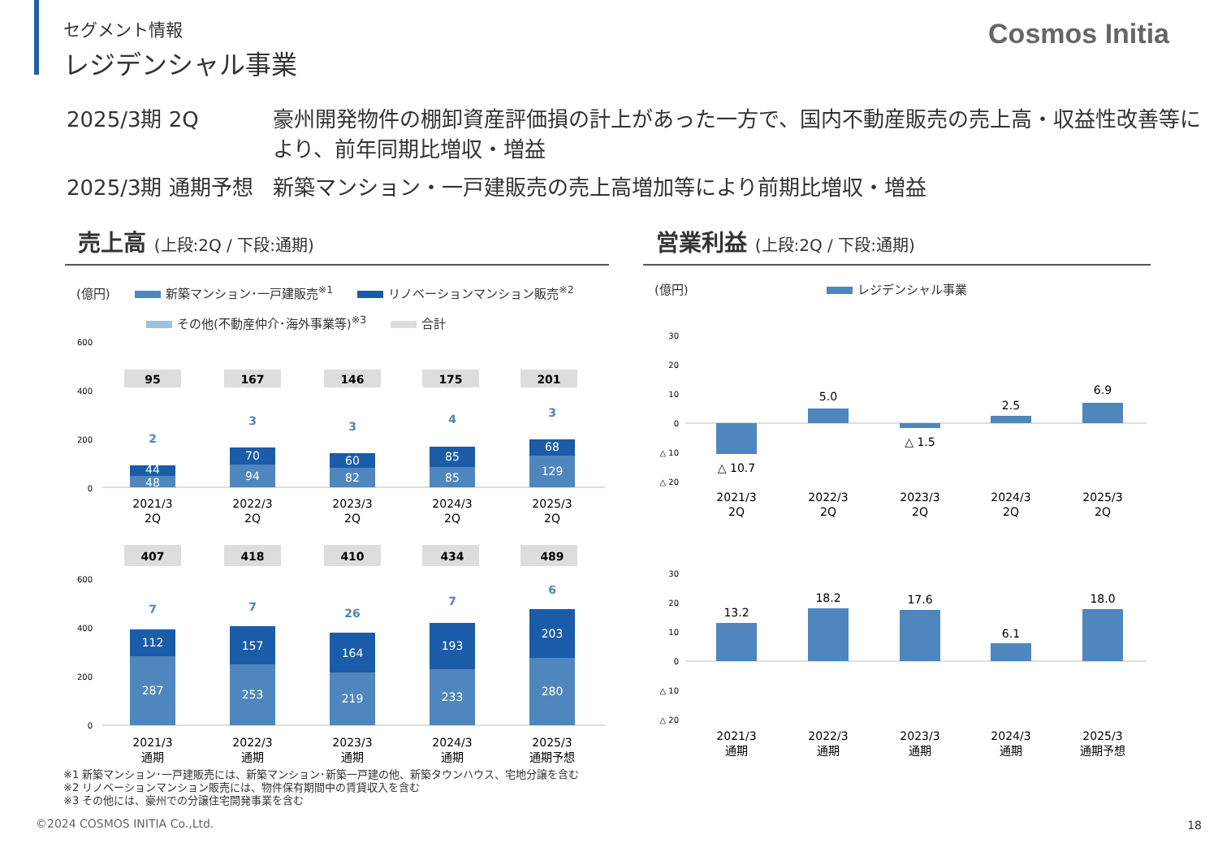Cosmos Initia
セグメント情報
レジデンシャル事業
2025/3期 2Q 豪州開発物件の棚卸資産評価損の計上があった一方で、国内不動産販売の売上高・収益性改善等により、前年同期比増収・増益
2025/3期 通期予想 新築マンション・一戸建販売の売上高増加等により前期比増収・増益
売上高 (上段:2Q / 下段:通期)
(億円) 新築マンション･一戸建販売<sup>※1</sup> リノベーションマンション販売<sup>※2</sup>
その他(不動産仲介･海外事業等)<sup>※3</sup> 合計
600
400
200
0
95
167
146
175
201
2
3
3
4
3
44
48
70
94
60
82
85
85
68
129
2021/3
2Q
2022/3
2Q
2023/3
2Q
2024/3
2Q
2025/3
2Q
407
418
410
434
489
600
400
200
0
112
157
164
193
203
287
253
219
233
280
7
7
26
7
6
2021/3
通期
2022/3
通期
2023/3
通期
2024/3
通期
2025/3
通期予想
営業利益 (上段:2Q / 下段:通期)
(億円) レジデンシャル事業
30
20
10
0
△ 10
△ 20
△ 10.7
5.0
△ 1.5
2.5
6.9
2021/3
2Q
2022/3
2Q
2023/3
2Q
2024/3
2Q
2025/3
2Q
30
20
10
0
△ 10
△ 20
13.2
18.2
17.6
6.1
18.0
2021/3
通期
2022/3
通期
2023/3
通期
2024/3
通期
2025/3
通期予想
※1 新築マンション･一戸建販売には、新築マンション･新築一戸建の他、新築タウンハウス、宅地分譲を含む
※2 リノベーションマンション販売には、物件保有期間中の賃貸収入を含む
※3 その他には、豪州での分譲住宅開発事業を含む
©2024 COSMOS INITIA Co.,Ltd. 18